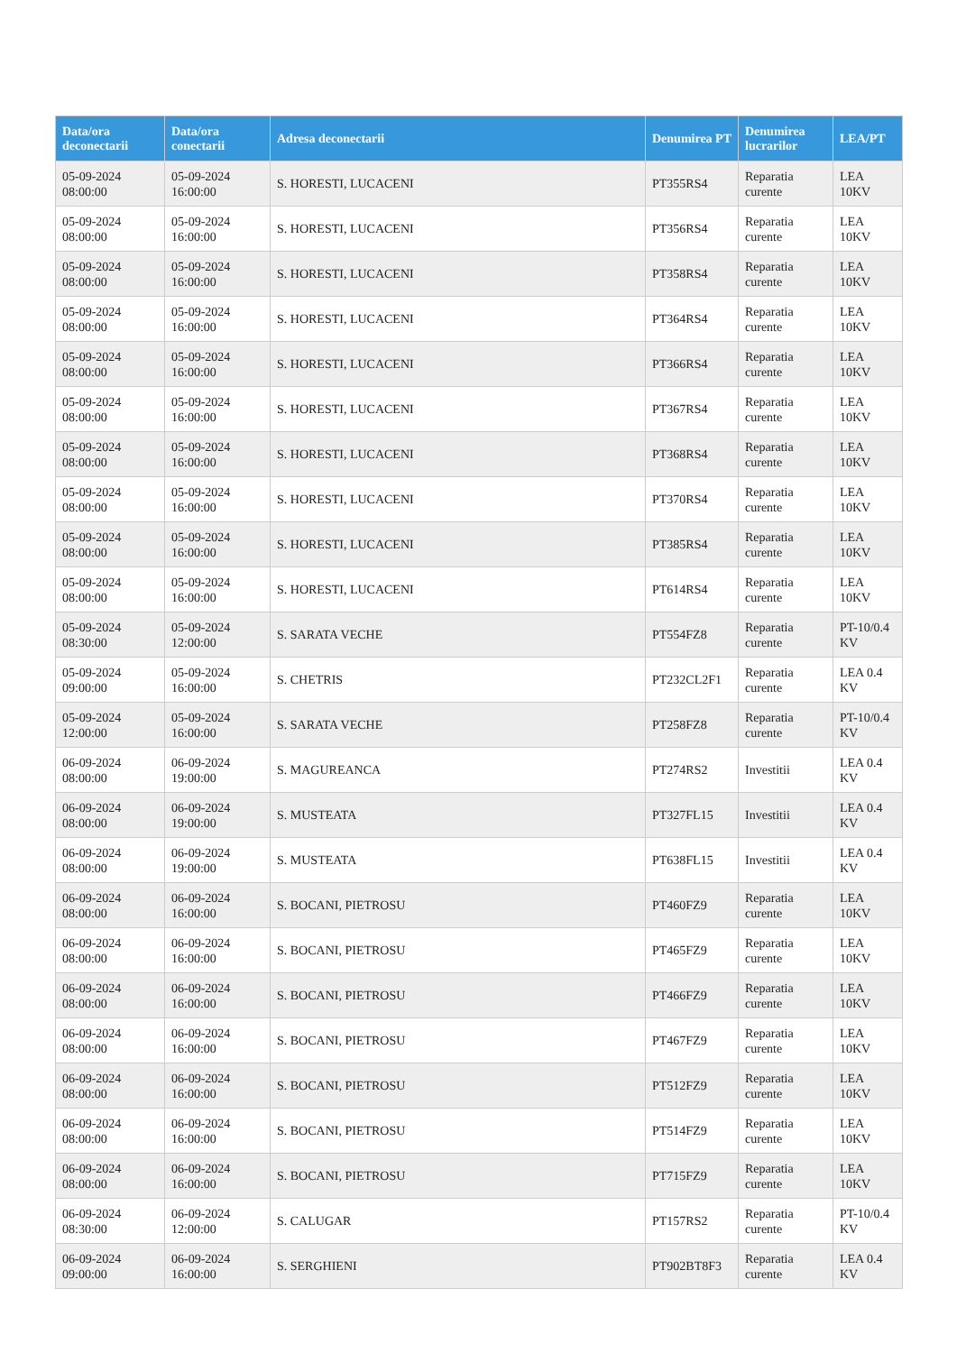| Data/ora deconectarii | Data/ora conectarii | Adresa deconectarii | Denumirea PT | Denumirea lucrarilor | LEA/PT |
| --- | --- | --- | --- | --- | --- |
| 05-09-2024 08:00:00 | 05-09-2024 16:00:00 | S. HORESTI, LUCACENI | PT355RS4 | Reparatia curente | LEA 10KV |
| 05-09-2024 08:00:00 | 05-09-2024 16:00:00 | S. HORESTI, LUCACENI | PT356RS4 | Reparatia curente | LEA 10KV |
| 05-09-2024 08:00:00 | 05-09-2024 16:00:00 | S. HORESTI, LUCACENI | PT358RS4 | Reparatia curente | LEA 10KV |
| 05-09-2024 08:00:00 | 05-09-2024 16:00:00 | S. HORESTI, LUCACENI | PT364RS4 | Reparatia curente | LEA 10KV |
| 05-09-2024 08:00:00 | 05-09-2024 16:00:00 | S. HORESTI, LUCACENI | PT366RS4 | Reparatia curente | LEA 10KV |
| 05-09-2024 08:00:00 | 05-09-2024 16:00:00 | S. HORESTI, LUCACENI | PT367RS4 | Reparatia curente | LEA 10KV |
| 05-09-2024 08:00:00 | 05-09-2024 16:00:00 | S. HORESTI, LUCACENI | PT368RS4 | Reparatia curente | LEA 10KV |
| 05-09-2024 08:00:00 | 05-09-2024 16:00:00 | S. HORESTI, LUCACENI | PT370RS4 | Reparatia curente | LEA 10KV |
| 05-09-2024 08:00:00 | 05-09-2024 16:00:00 | S. HORESTI, LUCACENI | PT385RS4 | Reparatia curente | LEA 10KV |
| 05-09-2024 08:00:00 | 05-09-2024 16:00:00 | S. HORESTI, LUCACENI | PT614RS4 | Reparatia curente | LEA 10KV |
| 05-09-2024 08:30:00 | 05-09-2024 12:00:00 | S. SARATA VECHE | PT554FZ8 | Reparatia curente | PT-10/0.4 KV |
| 05-09-2024 09:00:00 | 05-09-2024 16:00:00 | S. CHETRIS | PT232CL2F1 | Reparatia curente | LEA 0.4 KV |
| 05-09-2024 12:00:00 | 05-09-2024 16:00:00 | S. SARATA VECHE | PT258FZ8 | Reparatia curente | PT-10/0.4 KV |
| 06-09-2024 08:00:00 | 06-09-2024 19:00:00 | S. MAGUREANCA | PT274RS2 | Investitii | LEA 0.4 KV |
| 06-09-2024 08:00:00 | 06-09-2024 19:00:00 | S. MUSTEATA | PT327FL15 | Investitii | LEA 0.4 KV |
| 06-09-2024 08:00:00 | 06-09-2024 19:00:00 | S. MUSTEATA | PT638FL15 | Investitii | LEA 0.4 KV |
| 06-09-2024 08:00:00 | 06-09-2024 16:00:00 | S. BOCANI, PIETROSU | PT460FZ9 | Reparatia curente | LEA 10KV |
| 06-09-2024 08:00:00 | 06-09-2024 16:00:00 | S. BOCANI, PIETROSU | PT465FZ9 | Reparatia curente | LEA 10KV |
| 06-09-2024 08:00:00 | 06-09-2024 16:00:00 | S. BOCANI, PIETROSU | PT466FZ9 | Reparatia curente | LEA 10KV |
| 06-09-2024 08:00:00 | 06-09-2024 16:00:00 | S. BOCANI, PIETROSU | PT467FZ9 | Reparatia curente | LEA 10KV |
| 06-09-2024 08:00:00 | 06-09-2024 16:00:00 | S. BOCANI, PIETROSU | PT512FZ9 | Reparatia curente | LEA 10KV |
| 06-09-2024 08:00:00 | 06-09-2024 16:00:00 | S. BOCANI, PIETROSU | PT514FZ9 | Reparatia curente | LEA 10KV |
| 06-09-2024 08:00:00 | 06-09-2024 16:00:00 | S. BOCANI, PIETROSU | PT715FZ9 | Reparatia curente | LEA 10KV |
| 06-09-2024 08:30:00 | 06-09-2024 12:00:00 | S. CALUGAR | PT157RS2 | Reparatia curente | PT-10/0.4 KV |
| 06-09-2024 09:00:00 | 06-09-2024 16:00:00 | S. SERGHIENI | PT902BT8F3 | Reparatia curente | LEA 0.4 KV |